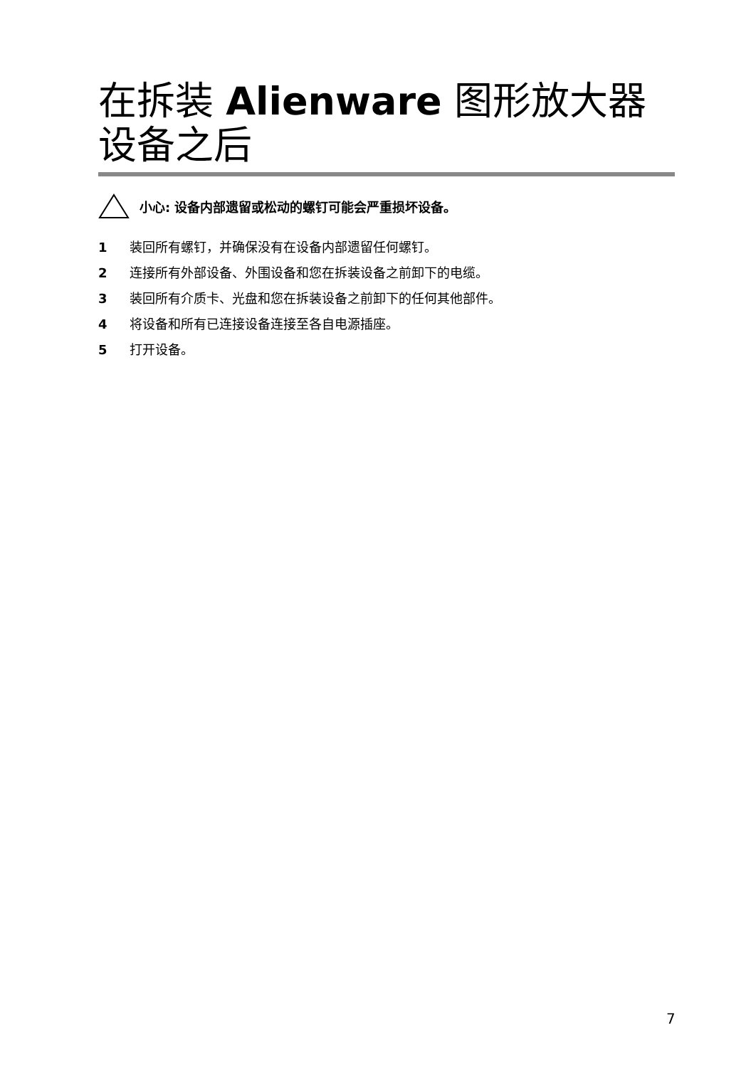在拆装 Alienware 图形放大器设备之后
小心: 设备内部遗留或松动的螺钉可能会严重损坏设备。
1 装回所有螺钉，并确保没有在设备内部遗留任何螺钉。
2 连接所有外部设备、外围设备和您在拆装设备之前卸下的电缆。
3 装回所有介质卡、光盘和您在拆装设备之前卸下的任何其他部件。
4 将设备和所有已连接设备连接至各自电源插座。
5 打开设备。
7